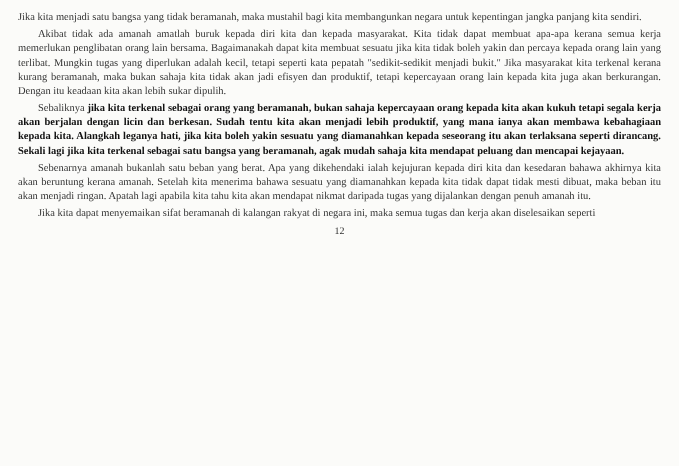Jika kita menjadi satu bangsa yang tidak beramanah, maka mustahil bagi kita membangunkan negara untuk kepentingan jangka panjang kita sendiri.
Akibat tidak ada amanah amatlah buruk kepada diri kita dan kepada masyarakat. Kita tidak dapat membuat apa-apa kerana semua kerja memerlukan penglibatan orang lain bersama. Bagaimanakah dapat kita membuat sesuatu jika kita tidak boleh yakin dan percaya kepada orang lain yang terlibat. Mungkin tugas yang diperlukan adalah kecil, tetapi seperti kata pepatah "sedikit-sedikit menjadi bukit." Jika masyarakat kita terkenal kerana kurang beramanah, maka bukan sahaja kita tidak akan jadi efisyen dan produktif, tetapi kepercayaan orang lain kepada kita juga akan berkurangan. Dengan itu keadaan kita akan lebih sukar dipulih.
Sebaliknya jika kita terkenal sebagai orang yang beramanah, bukan sahaja kepercayaan orang kepada kita akan kukuh tetapi segala kerja akan berjalan dengan licin dan berkesan. Sudah tentu kita akan menjadi lebih produktif, yang mana ianya akan membawa kebahagiaan kepada kita. Alangkah leganya hati, jika kita boleh yakin sesuatu yang diamanahkan kepada seseorang itu akan terlaksana seperti dirancang. Sekali lagi jika kita terkenal sebagai satu bangsa yang beramanah, agak mudah sahaja kita mendapat peluang dan mencapai kejayaan.
Sebenarnya amanah bukanlah satu beban yang berat. Apa yang dikehendaki ialah kejujuran kepada diri kita dan kesedaran bahawa akhirnya kita akan beruntung kerana amanah. Setelah kita menerima bahawa sesuatu yang diamanahkan kepada kita tidak dapat tidak mesti dibuat, maka beban itu akan menjadi ringan. Apatah lagi apabila kita tahu kita akan mendapat nikmat daripada tugas yang dijalankan dengan penuh amanah itu.
Jika kita dapat menyemaikan sifat beramanah di kalangan rakyat di negara ini, maka semua tugas dan kerja akan diselesaikan seperti
12